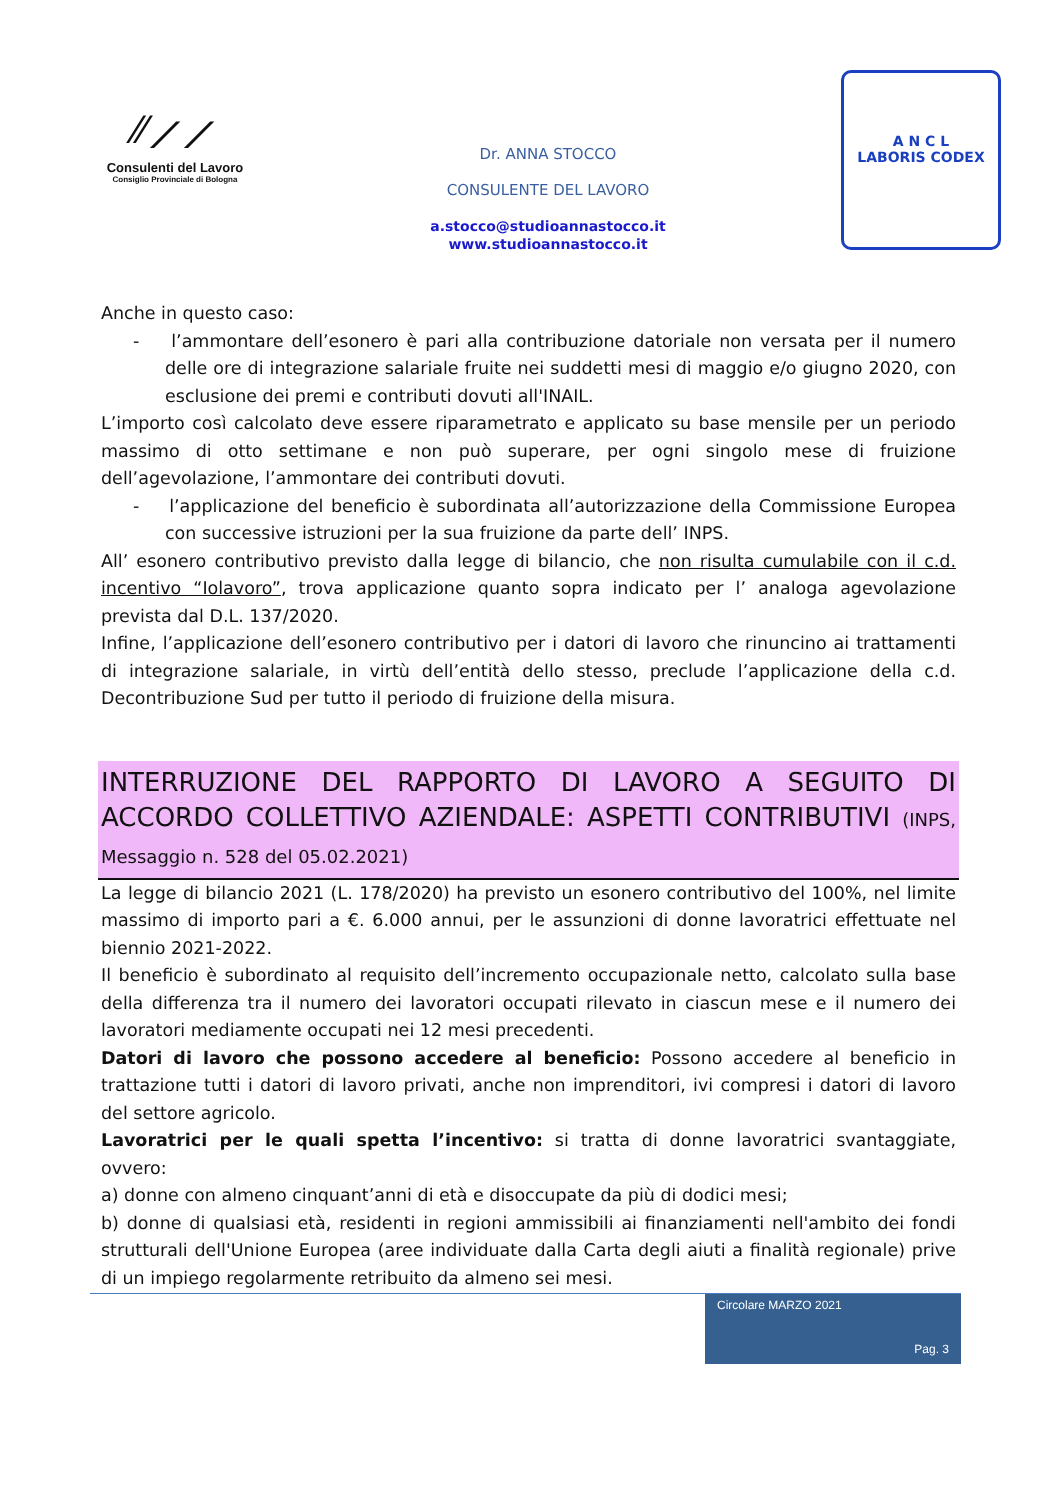⁄⁄⟋⟋
Consulenti del Lavoro
Consiglio Provinciale di Bologna
Dr. ANNA STOCCO
CONSULENTE DEL LAVORO
a.stocco@studioannastocco.it
www.studioannastocco.it
A N C L
LABORIS CODEX
Anche in questo caso:
- l’ammontare dell’esonero è pari alla contribuzione datoriale non versata per il numero delle ore di integrazione salariale fruite nei suddetti mesi di maggio e/o giugno 2020, con esclusione dei premi e contributi dovuti all'INAIL.
L’importo così calcolato deve essere riparametrato e applicato su base mensile per un periodo massimo di otto settimane e non può superare, per ogni singolo mese di fruizione dell’agevolazione, l’ammontare dei contributi dovuti.
- l’applicazione del beneficio è subordinata all’autorizzazione della Commissione Europea con successive istruzioni per la sua fruizione da parte dell’ INPS.
All’ esonero contributivo previsto dalla legge di bilancio, che non risulta cumulabile con il c.d. incentivo “Iolavoro”, trova applicazione quanto sopra indicato per l’ analoga agevolazione prevista dal D.L. 137/2020.
Infine, l’applicazione dell’esonero contributivo per i datori di lavoro che rinuncino ai trattamenti di integrazione salariale, in virtù dell’entità dello stesso, preclude l’applicazione della c.d. Decontribuzione Sud per tutto il periodo di fruizione della misura.
INTERRUZIONE DEL RAPPORTO DI LAVORO A SEGUITO DI ACCORDO COLLETTIVO AZIENDALE: ASPETTI CONTRIBUTIVI (INPS, Messaggio n. 528 del 05.02.2021)
La legge di bilancio 2021 (L. 178/2020) ha previsto un esonero contributivo del 100%, nel limite massimo di importo pari a €. 6.000 annui, per le assunzioni di donne lavoratrici effettuate nel biennio 2021-2022.
Il beneficio è subordinato al requisito dell’incremento occupazionale netto, calcolato sulla base della differenza tra il numero dei lavoratori occupati rilevato in ciascun mese e il numero dei lavoratori mediamente occupati nei 12 mesi precedenti.
Datori di lavoro che possono accedere al beneficio: Possono accedere al beneficio in trattazione tutti i datori di lavoro privati, anche non imprenditori, ivi compresi i datori di lavoro del settore agricolo.
Lavoratrici per le quali spetta l’incentivo: si tratta di donne lavoratrici svantaggiate, ovvero:
a) donne con almeno cinquant’anni di età e disoccupate da più di dodici mesi;
b) donne di qualsiasi età, residenti in regioni ammissibili ai finanziamenti nell'ambito dei fondi strutturali dell'Unione Europea (aree individuate dalla Carta degli aiuti a finalità regionale) prive di un impiego regolarmente retribuito da almeno sei mesi.
Circolare MARZO 2021
Pag. 3